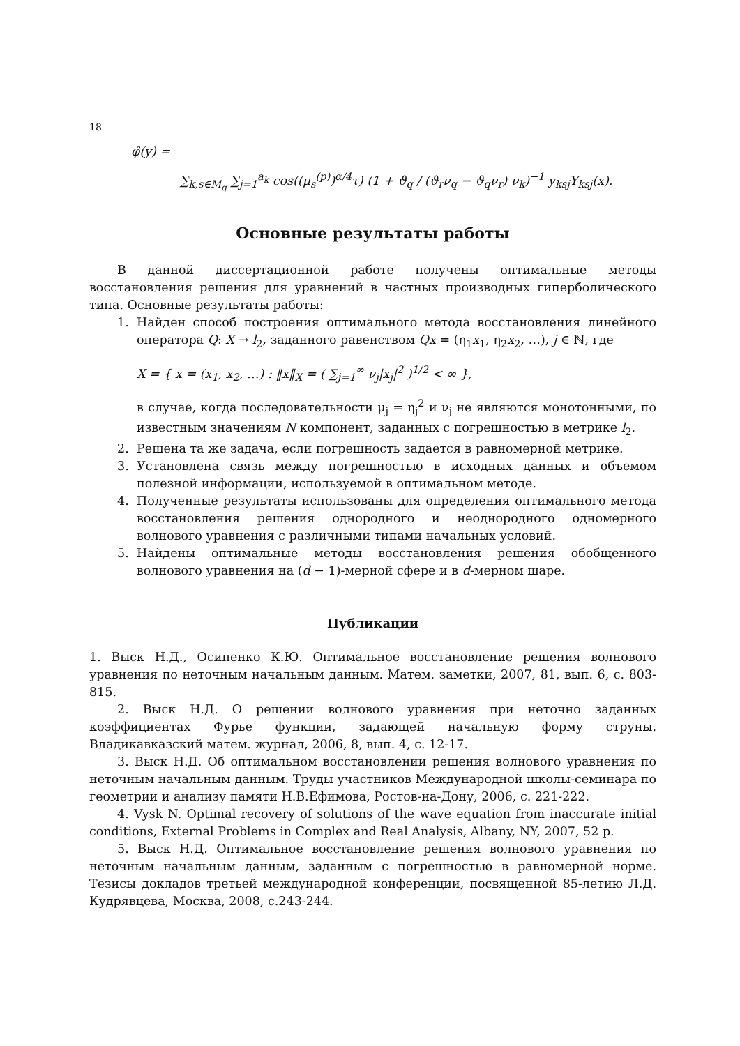18
φ̂(y) =
∑<sub>k,s∈M<sub>q</sub></sub> ∑<sub>j=1</sub><sup>a<sub>k</sub></sup> cos((μ<sub>s</sub><sup>(p)</sup>)<sup>α/4</sup>τ) (1 + ϑ<sub>q</sub> / (ϑ<sub>r</sub>ν<sub>q</sub> − ϑ<sub>q</sub>ν<sub>r</sub>) ν<sub>k</sub>)<sup>−1</sup> y<sub>ksj</sub>Y<sub>ksj</sub>(x).
Основные результаты работы
В данной диссертационной работе получены оптимальные методы восстановления решения для уравнений в частных производных гиперболического типа. Основные результаты работы:
1. Найден способ построения оптимального метода восстановления линейного оператора Q: X → l<sub>2</sub>, заданного равенством Qx = (η<sub>1</sub>x<sub>1</sub>, η<sub>2</sub>x<sub>2</sub>, …), j ∈ ℕ, где
X = { x = (x<sub>1</sub>, x<sub>2</sub>, …) : ‖x‖<sub>X</sub> = ( ∑<sub>j=1</sub><sup>∞</sup> ν<sub>j</sub>|x<sub>j</sub>|<sup>2</sup> )<sup>1/2</sup> < ∞ },
в случае, когда последовательности μ<sub>j</sub> = η<sub>j</sub><sup>2</sup> и ν<sub>j</sub> не являются монотонными, по известным значениям N компонент, заданных с погрешностью в метрике l<sub>2</sub>.
2. Решена та же задача, если погрешность задается в равномерной метрике.
3. Установлена связь между погрешностью в исходных данных и объемом полезной информации, используемой в оптимальном методе.
4. Полученные результаты использованы для определения оптимального метода восстановления решения однородного и неоднородного одномерного волнового уравнения с различными типами начальных условий.
5. Найдены оптимальные методы восстановления решения обобщенного волнового уравнения на (d − 1)-мерной сфере и в d-мерном шаре.
Публикации
1. Выск Н.Д., Осипенко К.Ю. Оптимальное восстановление решения волнового уравнения по неточным начальным данным. Матем. заметки, 2007, 81, вып. 6, с. 803-815.
2. Выск Н.Д. О решении волнового уравнения при неточно заданных коэффициентах Фурье функции, задающей начальную форму струны. Владикавказский матем. журнал, 2006, 8, вып. 4, с. 12-17.
3. Выск Н.Д. Об оптимальном восстановлении решения волнового уравнения по неточным начальным данным. Труды участников Международной школы-семинара по геометрии и анализу памяти Н.В.Ефимова, Ростов-на-Дону, 2006, с. 221-222.
4. Vysk N. Optimal recovery of solutions of the wave equation from inaccurate initial conditions, External Problems in Complex and Real Analysis, Albany, NY, 2007, 52 p.
5. Выск Н.Д. Оптимальное восстановление решения волнового уравнения по неточным начальным данным, заданным с погрешностью в равномерной норме. Тезисы докладов третьей международной конференции, посвященной 85-летию Л.Д. Кудрявцева, Москва, 2008, с.243-244.